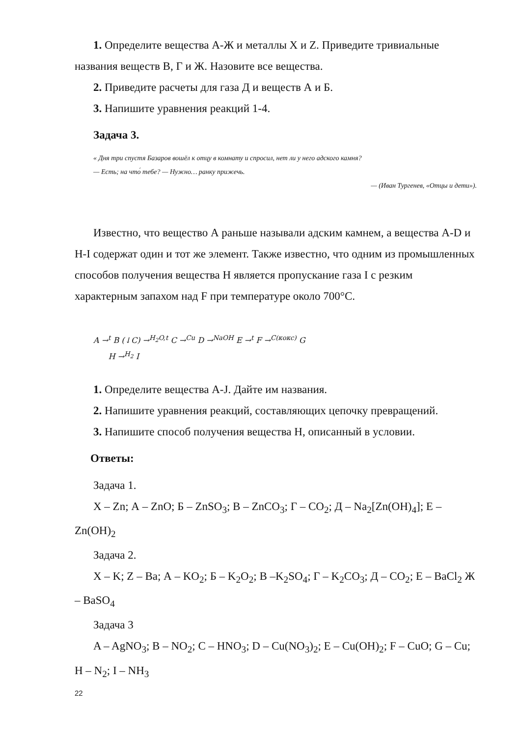1. Определите вещества А-Ж и металлы X и Z. Приведите тривиальные названия веществ В, Г и Ж. Назовите все вещества.
2. Приведите расчеты для газа Д и веществ А и Б.
3. Напишите уравнения реакций 1-4.
Задача 3.
« Дня три спустя Базаров вошёл к отцу в комнату и спросил, нет ли у него адского камня?
— Есть; на что́ тебе? — Нужно… ранку прижечь.
— (Иван Тургенев, «Отцы и дети»).
Известно, что вещество А раньше называли адским камнем, а вещества A-D и H-I содержат один и тот же элемент. Также известно, что одним из промышленных способов получения вещества H является пропускание газа I с резким характерным запахом над F при температуре около 700°C.
A →<sup>t</sup> B (↓C) →<sup>H<sub>2</sub>O,t</sup> C →<sup>Cu</sup> D →<sup>NaOH</sup> E →<sup>t</sup> F →<sup>C(кокс)</sup> G
H →<sup>H<sub>2</sub></sup> I
1. Определите вещества A-J. Дайте им названия.
2. Напишите уравнения реакций, составляющих цепочку превращений.
3. Напишите способ получения вещества H, описанный в условии.
Ответы:
Задача 1.
X – Zn; А – ZnO; Б – ZnSO<sub>3</sub>; В – ZnCO<sub>3</sub>; Г – CO<sub>2</sub>; Д – Na<sub>2</sub>[Zn(OH)<sub>4</sub>]; Е – Zn(OH)<sub>2</sub>
Задача 2.
X – K; Z – Ba; А – KO<sub>2</sub>; Б – K<sub>2</sub>O<sub>2</sub>; В –K<sub>2</sub>SO<sub>4</sub>; Г – K<sub>2</sub>CO<sub>3</sub>; Д – CO<sub>2</sub>; Е – BaCl<sub>2</sub> Ж – BaSO<sub>4</sub>
Задача 3
A – AgNO<sub>3</sub>; B – NO<sub>2</sub>; C – HNO<sub>3</sub>; D – Cu(NO<sub>3</sub>)<sub>2</sub>; E – Cu(OH)<sub>2</sub>; F – CuO; G – Cu; H – N<sub>2</sub>; I – NH<sub>3</sub>
22